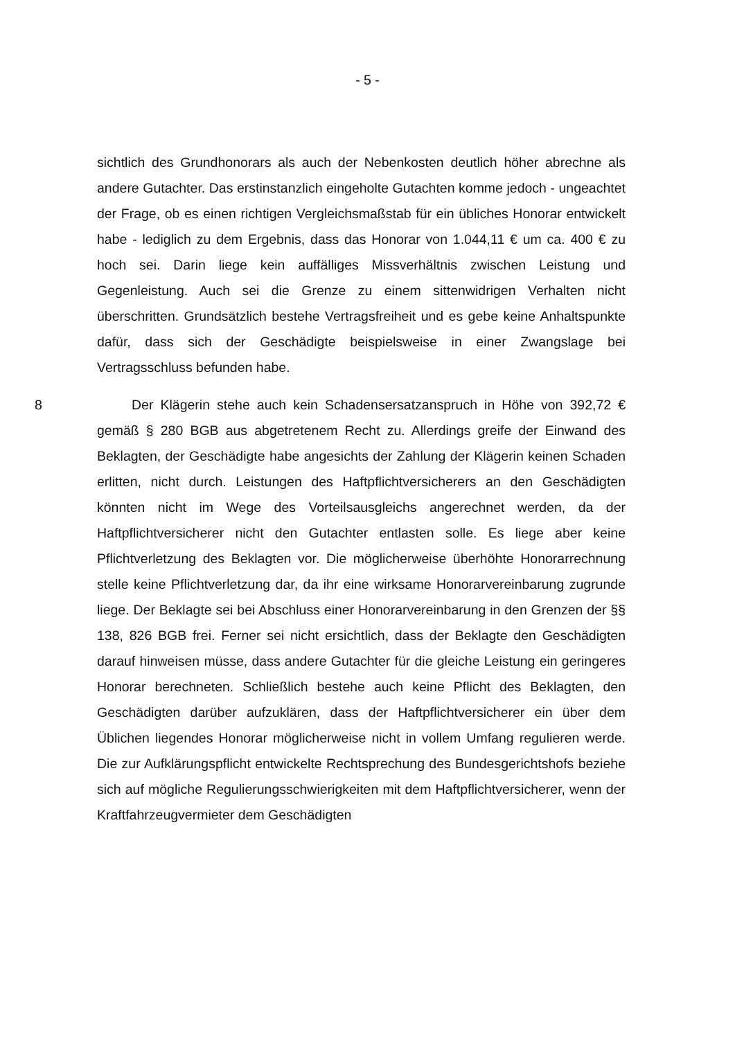- 5 -
sichtlich des Grundhonorars als auch der Nebenkosten deutlich höher abrechne als andere Gutachter. Das erstinstanzlich eingeholte Gutachten komme jedoch - ungeachtet der Frage, ob es einen richtigen Vergleichsmaßstab für ein übliches Honorar entwickelt habe - lediglich zu dem Ergebnis, dass das Honorar von 1.044,11 € um ca. 400 € zu hoch sei. Darin liege kein auffälliges Missverhältnis zwischen Leistung und Gegenleistung. Auch sei die Grenze zu einem sittenwidrigen Verhalten nicht überschritten. Grundsätzlich bestehe Vertragsfreiheit und es gebe keine Anhaltspunkte dafür, dass sich der Geschädigte beispielsweise in einer Zwangslage bei Vertragsschluss befunden habe.
8 Der Klägerin stehe auch kein Schadensersatzanspruch in Höhe von 392,72 € gemäß § 280 BGB aus abgetretenem Recht zu. Allerdings greife der Einwand des Beklagten, der Geschädigte habe angesichts der Zahlung der Klägerin keinen Schaden erlitten, nicht durch. Leistungen des Haftpflichtversicherers an den Geschädigten könnten nicht im Wege des Vorteilsausgleichs angerechnet werden, da der Haftpflichtversicherer nicht den Gutachter entlasten solle. Es liege aber keine Pflichtverletzung des Beklagten vor. Die möglicherweise überhöhte Honorarrechnung stelle keine Pflichtverletzung dar, da ihr eine wirksame Honorarvereinbarung zugrunde liege. Der Beklagte sei bei Abschluss einer Honorarvereinbarung in den Grenzen der §§ 138, 826 BGB frei. Ferner sei nicht ersichtlich, dass der Beklagte den Geschädigten darauf hinweisen müsse, dass andere Gutachter für die gleiche Leistung ein geringeres Honorar berechneten. Schließlich bestehe auch keine Pflicht des Beklagten, den Geschädigten darüber aufzuklären, dass der Haftpflichtversicherer ein über dem Üblichen liegendes Honorar möglicherweise nicht in vollem Umfang regulieren werde. Die zur Aufklärungspflicht entwickelte Rechtsprechung des Bundesgerichtshofs beziehe sich auf mögliche Regulierungsschwierigkeiten mit dem Haftpflichtversicherer, wenn der Kraftfahrzeugvermieter dem Geschädigten